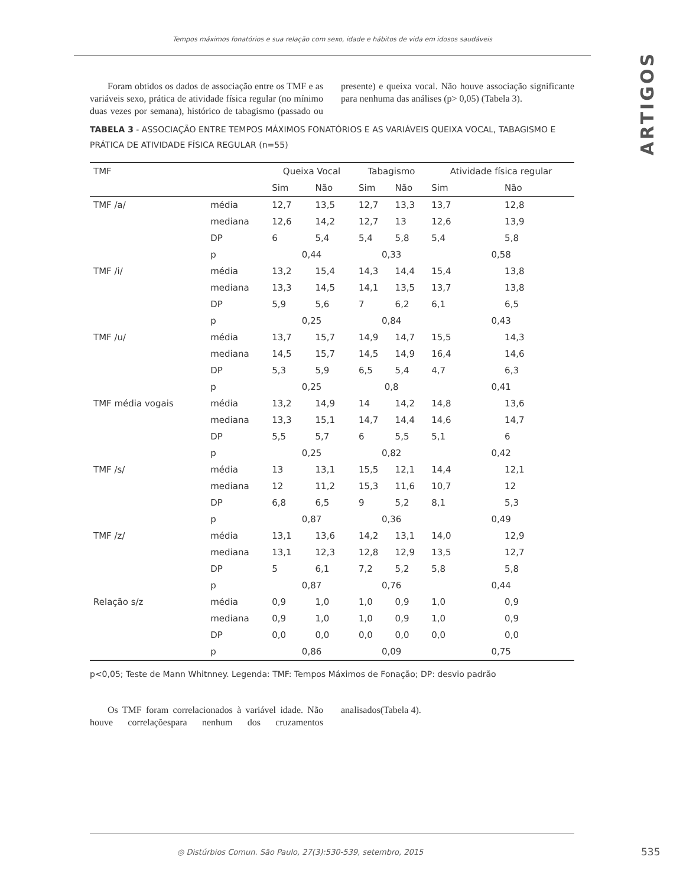Tempos máximos fonatórios e sua relação com sexo, idade e hábitos de vida em idosos saudáveis
ARTIGOS
Foram obtidos os dados de associação entre os TMF e as variáveis sexo, prática de atividade física regular (no mínimo duas vezes por semana), histórico de tabagismo (passado ou presente) e queixa vocal. Não houve associação significante para nenhuma das análises (p> 0,05) (Tabela 3).
TABELA 3 - ASSOCIAÇÃO ENTRE TEMPOS MÁXIMOS FONATÓRIOS E AS VARIÁVEIS QUEIXA VOCAL, TABAGISMO E PRÁTICA DE ATIVIDADE FÍSICA REGULAR (n=55)
| TMF | | Queixa Vocal | | Tabagismo | | Atividade física regular | |
| --- | --- | --- | --- | --- | --- | --- | --- |
| | | Sim | Não | Sim | Não | Sim | Não |
| TMF /a/ | média | 12,7 | 13,5 | 12,7 | 13,3 | 13,7 | 12,8 |
| | mediana | 12,6 | 14,2 | 12,7 | 13 | 12,6 | 13,9 |
| | DP | 6 | 5,4 | 5,4 | 5,8 | 5,4 | 5,8 |
| | p | 0,44 | | 0,33 | | 0,58 | |
| TMF /i/ | média | 13,2 | 15,4 | 14,3 | 14,4 | 15,4 | 13,8 |
| | mediana | 13,3 | 14,5 | 14,1 | 13,5 | 13,7 | 13,8 |
| | DP | 5,9 | 5,6 | 7 | 6,2 | 6,1 | 6,5 |
| | p | 0,25 | | 0,84 | | 0,43 | |
| TMF /u/ | média | 13,7 | 15,7 | 14,9 | 14,7 | 15,5 | 14,3 |
| | mediana | 14,5 | 15,7 | 14,5 | 14,9 | 16,4 | 14,6 |
| | DP | 5,3 | 5,9 | 6,5 | 5,4 | 4,7 | 6,3 |
| | p | 0,25 | | 0,8 | | 0,41 | |
| TMF média vogais | média | 13,2 | 14,9 | 14 | 14,2 | 14,8 | 13,6 |
| | mediana | 13,3 | 15,1 | 14,7 | 14,4 | 14,6 | 14,7 |
| | DP | 5,5 | 5,7 | 6 | 5,5 | 5,1 | 6 |
| | p | 0,25 | | 0,82 | | 0,42 | |
| TMF /s/ | média | 13 | 13,1 | 15,5 | 12,1 | 14,4 | 12,1 |
| | mediana | 12 | 11,2 | 15,3 | 11,6 | 10,7 | 12 |
| | DP | 6,8 | 6,5 | 9 | 5,2 | 8,1 | 5,3 |
| | p | 0,87 | | 0,36 | | 0,49 | |
| TMF /z/ | média | 13,1 | 13,6 | 14,2 | 13,1 | 14,0 | 12,9 |
| | mediana | 13,1 | 12,3 | 12,8 | 12,9 | 13,5 | 12,7 |
| | DP | 5 | 6,1 | 7,2 | 5,2 | 5,8 | 5,8 |
| | p | 0,87 | | 0,76 | | 0,44 | |
| Relação s/z | média | 0,9 | 1,0 | 1,0 | 0,9 | 1,0 | 0,9 |
| | mediana | 0,9 | 1,0 | 1,0 | 0,9 | 1,0 | 0,9 |
| | DP | 0,0 | 0,0 | 0,0 | 0,0 | 0,0 | 0,0 |
| | p | 0,86 | | 0,09 | | 0,75 | |
p<0,05; Teste de Mann Whitnney. Legenda: TMF: Tempos Máximos de Fonação; DP: desvio padrão
Os TMF foram correlacionados à variável idade. Não houve correlaçõespara nenhum dos cruzamentos analisados(Tabela 4).
◎ Distúrbios Comun. São Paulo, 27(3):530-539, setembro, 2015
535